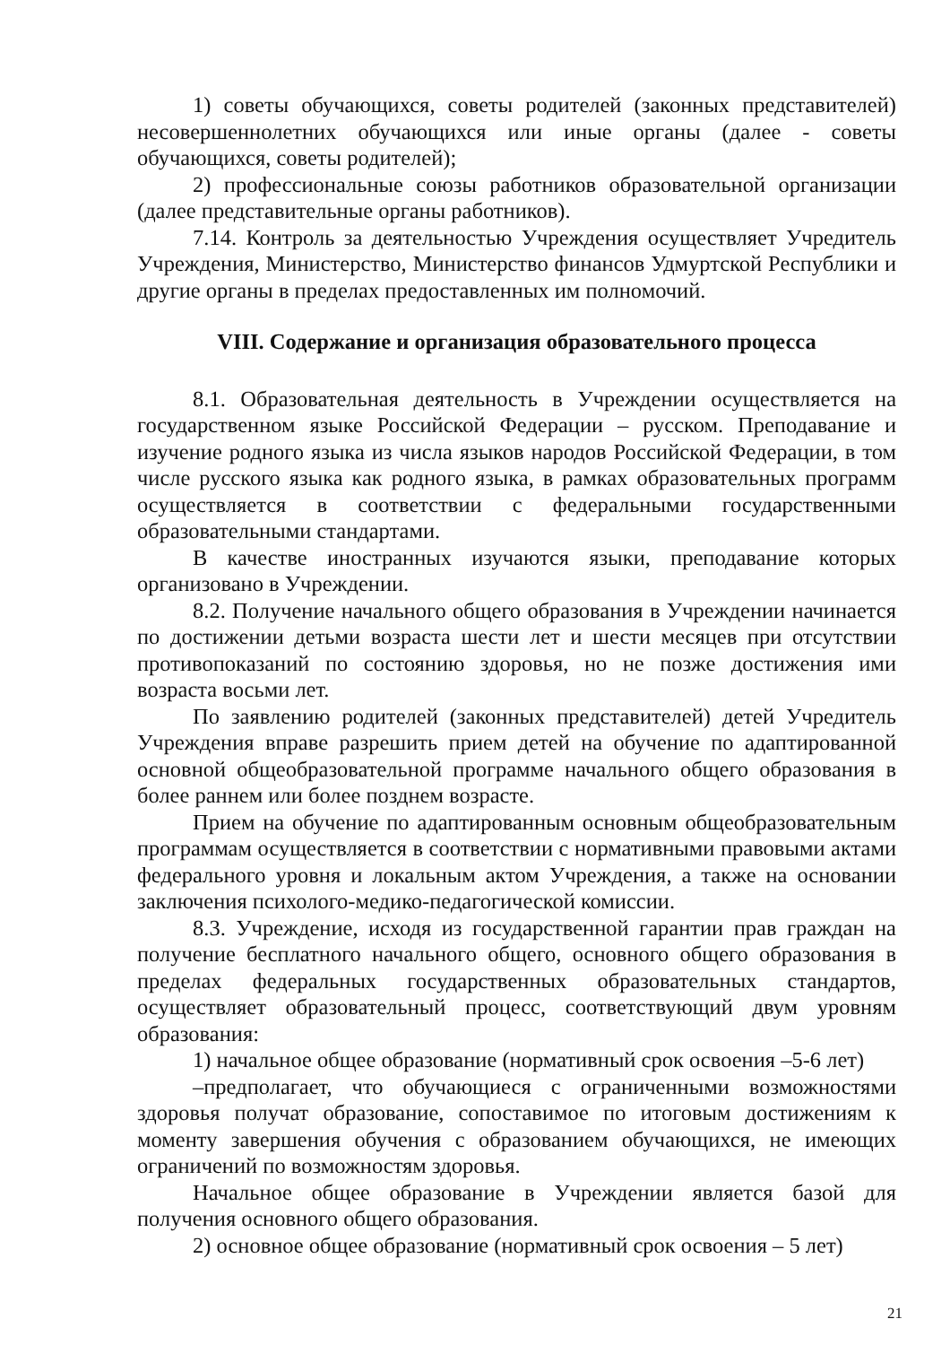1) советы обучающихся, советы родителей (законных представителей) несовершеннолетних обучающихся или иные органы (далее - советы обучающихся, советы родителей);
2) профессиональные союзы работников образовательной организации (далее представительные органы работников).
7.14. Контроль за деятельностью Учреждения осуществляет Учредитель Учреждения, Министерство, Министерство финансов Удмуртской Республики и другие органы в пределах предоставленных им полномочий.
VIII. Содержание и организация образовательного процесса
8.1. Образовательная деятельность в Учреждении осуществляется на государственном языке Российской Федерации – русском. Преподавание и изучение родного языка из числа языков народов Российской Федерации, в том числе русского языка как родного языка, в рамках образовательных программ осуществляется в соответствии с федеральными государственными образовательными стандартами.
В качестве иностранных изучаются языки, преподавание которых организовано в Учреждении.
8.2. Получение начального общего образования в Учреждении начинается по достижении детьми возраста шести лет и шести месяцев при отсутствии противопоказаний по состоянию здоровья, но не позже достижения ими возраста восьми лет.
По заявлению родителей (законных представителей) детей Учредитель Учреждения вправе разрешить прием детей на обучение по адаптированной основной общеобразовательной программе начального общего образования в более раннем или более позднем возрасте.
Прием на обучение по адаптированным основным общеобразовательным программам осуществляется в соответствии с нормативными правовыми актами федерального уровня и локальным актом Учреждения, а также на основании заключения психолого-медико-педагогической комиссии.
8.3. Учреждение, исходя из государственной гарантии прав граждан на получение бесплатного начального общего, основного общего образования в пределах федеральных государственных образовательных стандартов, осуществляет образовательный процесс, соответствующий двум уровням образования:
1) начальное общее образование (нормативный срок освоения –5-6 лет)
–предполагает, что обучающиеся с ограниченными возможностями здоровья получат образование, сопоставимое по итоговым достижениям к моменту завершения обучения с образованием обучающихся, не имеющих ограничений по возможностям здоровья.
Начальное общее образование в Учреждении является базой для получения основного общего образования.
2) основное общее образование (нормативный срок освоения – 5 лет)
21